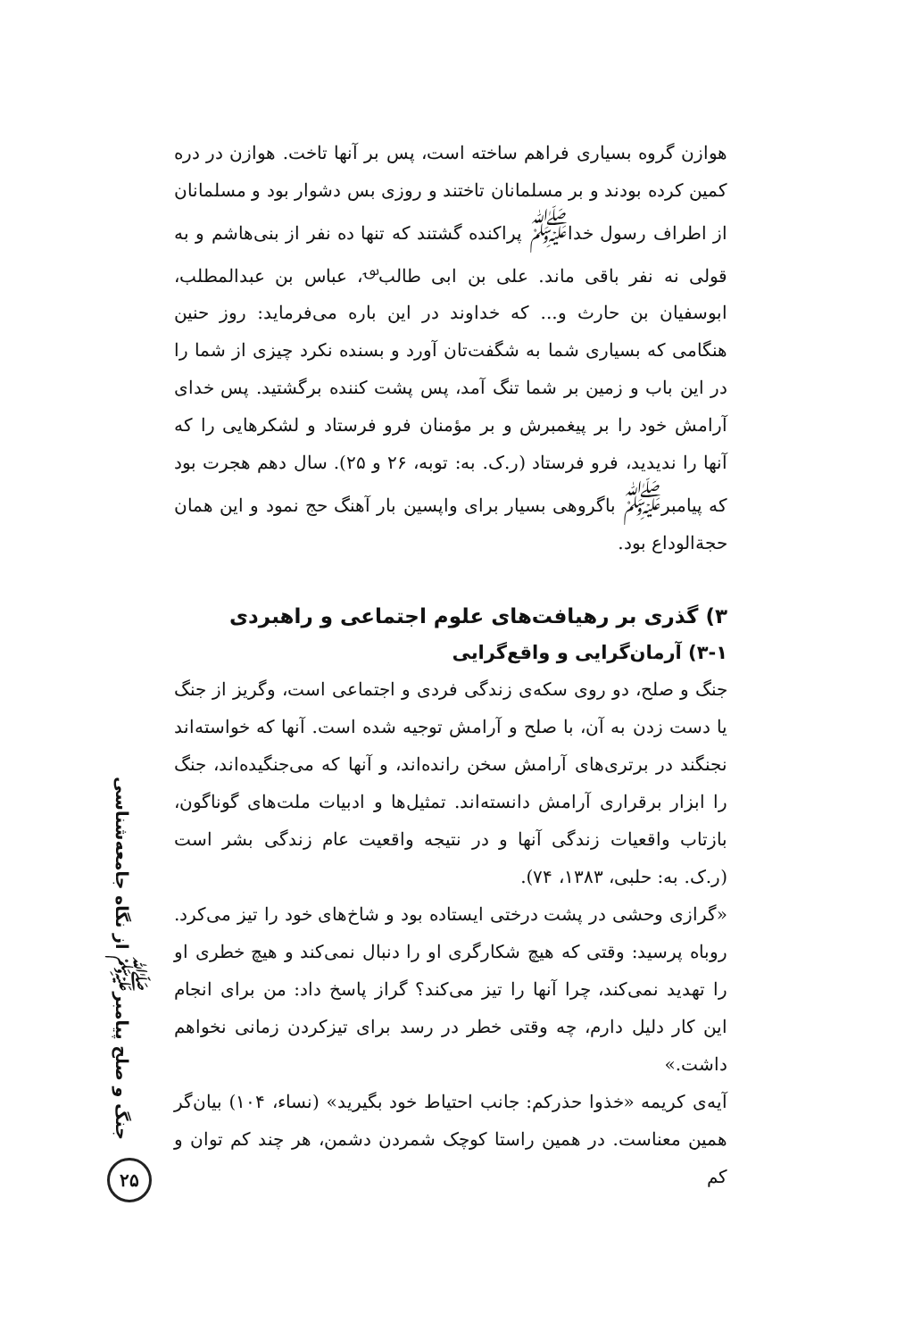هوازن گروه بسیاری فراهم ساخته است، پس بر آنها تاخت. هوازن در دره کمین کرده بودند و بر مسلمانان تاختند و روزی بس دشوار بود و مسلمانان از اطراف رسول خدا<sup>ﷺ</sup> پراکنده گشتند که تنها ده نفر از بنی‌هاشم و به قولی نه نفر باقی ماند. علی بن ابی طالب<sup>؈</sup>، عباس بن عبدالمطلب، ابوسفیان بن حارث و... که خداوند در این باره می‌فرماید: روز حنین هنگامی که بسیاری شما به شگفت‌تان آورد و بسنده نکرد چیزی از شما را در این باب و زمین بر شما تنگ آمد، پس پشت کننده برگشتید. پس خدای آرامش خود را بر پیغمبرش و بر مؤمنان فرو فرستاد و لشکرهایی را که آنها را ندیدید، فرو فرستاد (ر.ک. به: توبه، ۲۶ و ۲۵). سال دهم هجرت بود که پیامبر<sup>ﷺ</sup> باگروهی بسیار برای واپسین بار آهنگ حج نمود و این همان حجةالوداع بود.
۳) گذری بر رهیافت‌های علوم اجتماعی و راهبردی
۳-۱) آرمان‌گرایی و واقع‌گرایی
جنگ و صلح، دو روی سکه‌ی زندگی فردی و اجتماعی است، وگریز از جنگ یا دست زدن به آن، با صلح و آرامش توجیه شده است. آنها که خواسته‌اند نجنگند در برتری‌های آرامش سخن رانده‌اند، و آنها که می‌جنگیده‌اند، جنگ را ابزار برقراری آرامش دانسته‌اند. تمثیل‌ها و ادبیات ملت‌های گوناگون، بازتاب واقعیات زندگی آنها و در نتیجه واقعیت عام زندگی بشر است (ر.ک. به: حلبی، ۱۳۸۳، ۷۴).
«گرازی وحشی در پشت درختی ایستاده بود و شاخ‌های خود را تیز می‌کرد. روباه پرسید: وقتی که هیچ شکارگری او را دنبال نمی‌کند و هیچ خطری او را تهدید نمی‌کند، چرا آنها را تیز می‌کند؟ گراز پاسخ داد: من برای انجام این کار دلیل دارم، چه وقتی خطر در رسد برای تیزکردن زمانی نخواهم داشت.»
آیه‌ی کریمه «خذوا حذرکم: جانب احتیاط خود بگیرید» (نساء، ۱۰۴) بیان‌گر همین معناست. در همین راستا کوچک شمردن دشمن، هر چند کم توان و کم
جنگ و صلح پیامبر<sup>ﷺ</sup> از نگاه جامعه‌شناسی
۲۵